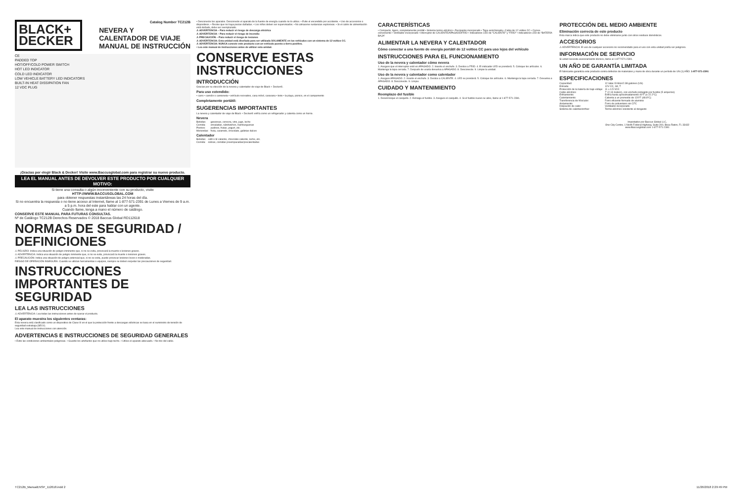BLACK+
DECKER
Catalog Number TC212B
NEVERA Y
CALENTADOR DE VIAJE
MANUAL DE INSTRUCCIÓN
CE
PADDED TOP
HOT/OFF/COLD POWER SWITCH
HOT LED INDICATOR
COLD LED INDICATOR
LOW VEHICLE BATTERY LED INDICATORS
BUILT-IN HEAT DISSIPATION FAN
12 VDC PLUG
¡Gracias por elegir Black & Decker! Visite www.Baccusglobal.com para registrar su nuevo producto.
LEA EL MANUAL ANTES DE DEVOLVER ESTE PRODUCTO POR CUALQUIER MOTIVO:
Si tiene una consulta o algún inconveniente con su producto, visite
HTTP://WWW.BACCUSGLOBAL.COM
para obtener respuestas instantáneas las 24 horas del día.
Si no encuentra la respuesta o no tiene acceso al Internet, llame al 1-877-571-2391 de Lunes a Viernes de 9 a.m. a 5 p.m. hora del este para hablar con un agente.
Cuando llame, tenga a mano el número de catálogo.
CONSERVE ESTE MANUAL PARA FUTURAS CONSULTAS.
Nº de Catálogo TC212B Derechos Reservados © 2018 Baccus Global RD112618
NORMAS DE SEGURIDAD / DEFINICIONES
⚠ PELIGRO: Indica una situación de peligro inminente que, si no se evita, provocará la muerte o lesiones graves.
⚠ ADVERTENCIA: Indica una situación de peligro inminente que, si no se evita, provocará la muerte o lesiones graves.
⚠ PRECAUCIÓN: Indica una situación de peligro potencial que, si no se evita, puede provocar lesiones leves o moderadas.
RIESGO DE OPERACIÓN INSEGURA. Cuando se utilizan herramientas o equipos, siempre se deben respetar las precauciones de seguridad.
INSTRUCCIONES IMPORTANTES DE SEGURIDAD
LEA LAS INSTRUCCIONES
⚠ ADVERTENCIA: Lea todas las instrucciones antes de operar el producto.
El aparato muestra los siguientes ventaras:
Esta nevera está clasificado como un dispositivo de Clase III en el que la protección frente a descargas eléctricas se basa en el suministro de tensión de seguridad extrabaja (SELV).
Lea este manual de instrucciones con atención.
ADVERTENCIAS E INSTRUCCIONES DE SEGURIDAD GENERALES
• Evite las condiciones ambientales peligrosas. • Guarde los artefactos que no utilice bajo techo. • Utilice el aparato adecuado. • No tire del cable.
• Desconecte los aparatos. Desconecte el aparato de la fuente de energía cuando no lo utilice. • Evite el encendido por accidente. • Uso de accesorios o dispositivos. • Revise que no haya piezas dañadas. • Los niños deben ser supervisados. • No almacene sustancias explosivas. • Si el cable de alimentación está dañado, debe ser reemplazado.
⚠ ADVERTENCIA – Para reducir el riesgo de descarga eléctrica
⚠ ADVERTENCIA – Para reducir el riesgo de incendio
⚠ PRECAUCIÓN – Para reducir el riesgo de lesiones
⚠ ADVERTENCIA: Esta unidad está diseñada para ser utilizada SOLAMENTE en los vehículos con un sistema de 12 voltios CC.
⚠ ADVERTENCIA: NUNCA conecte este producto con un vehículo puesto a tierra positivo.
• Lea este manual de instrucciones antes de utilizar esta unidad.
CONSERVE ESTAS INSTRUCCIONES
INTRODUCCIÓN
Gracias por su elección de la nevera y calentador de viaje de Black + Decker®.
Para uso extendido:
• carro • camión o camioneta • vehículo recreativo, casa móvil, caravana • bote • la playa, picnics, en el campamento
Completamente portátil:
SUGERENCIAS IMPORTANTES
La nevera y calentador de viaje de Black + Decker® enfría como un refrigerador y calienta como un horno.
Nevera
| Bebidas: | gaseosas, cerveza, vino, jugo, leche |
| Comida: | ensaladas, sándwiches, hamburguesas |
| Postres: | pudines, frutas, yogurt, etc. |
| Meriendas: | fruta, caramelo, chocolate, galletas dulces |
Calentador
| Bebidas: | café o té caliente, chocolate caliente, leche, etc. |
| Comida: | sobras, comidas preempacadas/precalentadas |
CARACTERÍSTICAS
• Compacto, ligero, completamente portátil • Sistema termo-eléctrico • Recipiente incorporado • Tapa acolchonada • Cable de 12 voltios CC • Correa conveniente • Ventilador incorporado • Interruptor de CALIENTE/APAGADO/FRÍO • Indicadores LED de "CALIENTE" y "FRÍO" • Indicadores LED de "BATERÍA BAJA"
ALIMENTAR LA NEVERA Y CALENTADOR
Cómo conectar a una fuente de energía portátil de 12 voltios CC para uso lejos del vehículo
INSTRUCCIONES PARA EL FUNCIONAMIENTO
Uso de la nevera y calentador cómo nevera
1. Asegure que el interruptor esté en APAGADO. 2. Inserte el enchufe. 3. Deslice a FRÍO. 4. El indicador LED se prenderá. 5. Coloque los artículos. 6. Mantenga la tapa cerrada. 7. Después de usarla devuelva a APAGADO. 8. Desconecte. 9. Limpie la unidad.
Uso de la nevera y calentador como calentador
1. Asegure APAGADO. 2. Inserte el enchufe. 3. Deslice a CALIENTE. 4. LED se prenderá. 5. Coloque los artículos. 6. Mantenga la tapa cerrada. 7. Devuelva a APAGADO. 8. Desconecte. 9. Limpie.
CUIDADO Y MANTENIMIENTO
Reemplazo del fusible
1. Desenrosque el casquillo. 2. Extraiga el fusible. 3. Asegure el casquillo. 4. Si el fusible nuevo se abre, llame al 1-877-571-2391.
PROTECCIÓN DEL MEDIO AMBIENTE
Eliminación correcta de este producto
Esta marca indica que este producto no debe eliminarse junto con otros residuos domésticos.
ACCESORIOS
⚠ ADVERTENCIA: El uso de cualquier accesorio no recomendado para el uso con esta unidad podía ser peligroso.
INFORMACIÓN DE SERVICIO
Si usted necesita asesoramiento técnico, llame al 1-877-571-2391.
UN AÑO DE GARANTÍA LIMITADA
El fabricante garantiza este producto contra defectos de materiales y mano de obra durante un período de UN (1) AÑO. 1-877-571-2391
ESPECIFICACIONES
| Capacidad: | 12 latas /9 litros/2.38 galones (US) |
| Entrada: | 12V CC, 3A, T |
| Protección de la batería de bajo voltaje: | 11 ± 0.5 VCC |
| Cable eléctrico: | 7' (2.13 meters), con enchufe protegido por fusible (5 amperios) |
| Enfriamiento: | Enfría hasta aproximadamente 40°F (o 22.2°C) |
| Calentamiento: | Calienta a un promedio de 120°F (48.8°C) |
| Transferencia de frío/calor: | Forro eficiente formado de aluminio |
| Aislamiento: | Forro de poliuretano sin CFC |
| Disipación de calor: | Ventilador incorporado |
| Sistema de calentar/enfriar: | Termo-eléctrico resistente al desgaste |
Importados por Baccus Global LLC,
One City Centre, 1 North Federal Highway, Suite 200, Boca Raton, FL 33432
www.Baccusglobal.com 1-877-571-2391
TC212B_ManualENSP_112618.indd 2 11/26/2018 2:29:49 PM